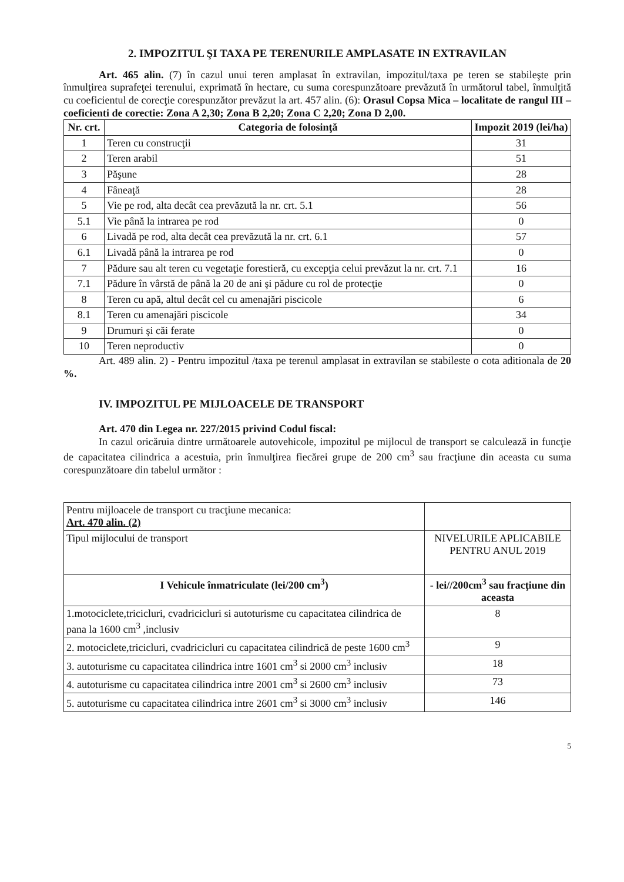2. IMPOZITUL ŞI TAXA PE TERENURILE AMPLASATE IN EXTRAVILAN
Art. 465 alin. (7) în cazul unui teren amplasat în extravilan, impozitul/taxa pe teren se stabileşte prin înmulţirea suprafeţei terenului, exprimată în hectare, cu suma corespunzătoare prevăzută în următorul tabel, înmulţită cu coeficientul de corecţie corespunzător prevăzut la art. 457 alin. (6): Orasul Copsa Mica – localitate de rangul III – coeficienti de corectie: Zona A 2,30; Zona B 2,20; Zona C 2,20; Zona D 2,00.
| Nr. crt. | Categoria de folosinţă | Impozit 2019 (lei/ha) |
| --- | --- | --- |
| 1 | Teren cu construcţii | 31 |
| 2 | Teren arabil | 51 |
| 3 | Păşune | 28 |
| 4 | Fâneaţă | 28 |
| 5 | Vie pe rod, alta decât cea prevăzută la nr. crt. 5.1 | 56 |
| 5.1 | Vie până la intrarea pe rod | 0 |
| 6 | Livadă pe rod, alta decât cea prevăzută la nr. crt. 6.1 | 57 |
| 6.1 | Livadă până la intrarea pe rod | 0 |
| 7 | Pădure sau alt teren cu vegetaţie forestieră, cu excepţia celui prevăzut la nr. crt. 7.1 | 16 |
| 7.1 | Pădure în vârstă de până la 20 de ani şi pădure cu rol de protecţie | 0 |
| 8 | Teren cu apă, altul decât cel cu amenajări piscicole | 6 |
| 8.1 | Teren cu amenajări piscicole | 34 |
| 9 | Drumuri şi căi ferate | 0 |
| 10 | Teren neproductiv | 0 |
Art. 489 alin. 2) - Pentru impozitul /taxa pe terenul amplasat in extravilan se stabileste o cota aditionala de 20 %.
IV. IMPOZITUL PE MIJLOACELE DE TRANSPORT
Art. 470 din Legea nr. 227/2015 privind Codul fiscal:
In cazul oricăruia dintre următoarele autovehicole, impozitul pe mijlocul de transport se calculează in funcţie de capacitatea cilindrica a acestuia, prin înmulţirea fiecărei grupe de 200 cm<sup>3</sup> sau fracţiune din aceasta cu suma corespunzătoare din tabelul următor :
| Pentru mijloacele de transport cu tracţiune mecanica: Art. 470 alin. (2) | |
| Tipul mijlocului de transport | NIVELURILE APLICABILE PENTRU ANUL 2019 |
| I Vehicule înmatriculate (lei/200 cm<sup>3</sup>) | - lei//200cm<sup>3</sup> sau fracţiune din aceasta |
| 1.motociclete,tricicluri, cvadricicluri si autoturisme cu capacitatea cilindrica de pana la 1600 cm<sup>3</sup> ,inclusiv | 8 |
| 2. motociclete,tricicluri, cvadricicluri cu capacitatea cilindrică de peste 1600 cm<sup>3</sup> | 9 |
| 3. autoturisme cu capacitatea cilindrica intre 1601 cm<sup>3</sup> si 2000 cm<sup>3</sup> inclusiv | 18 |
| 4. autoturisme cu capacitatea cilindrica intre 2001 cm<sup>3</sup> si 2600 cm<sup>3</sup> inclusiv | 73 |
| 5. autoturisme cu capacitatea cilindrica intre 2601 cm<sup>3</sup> si 3000 cm<sup>3</sup> inclusiv | 146 |
5